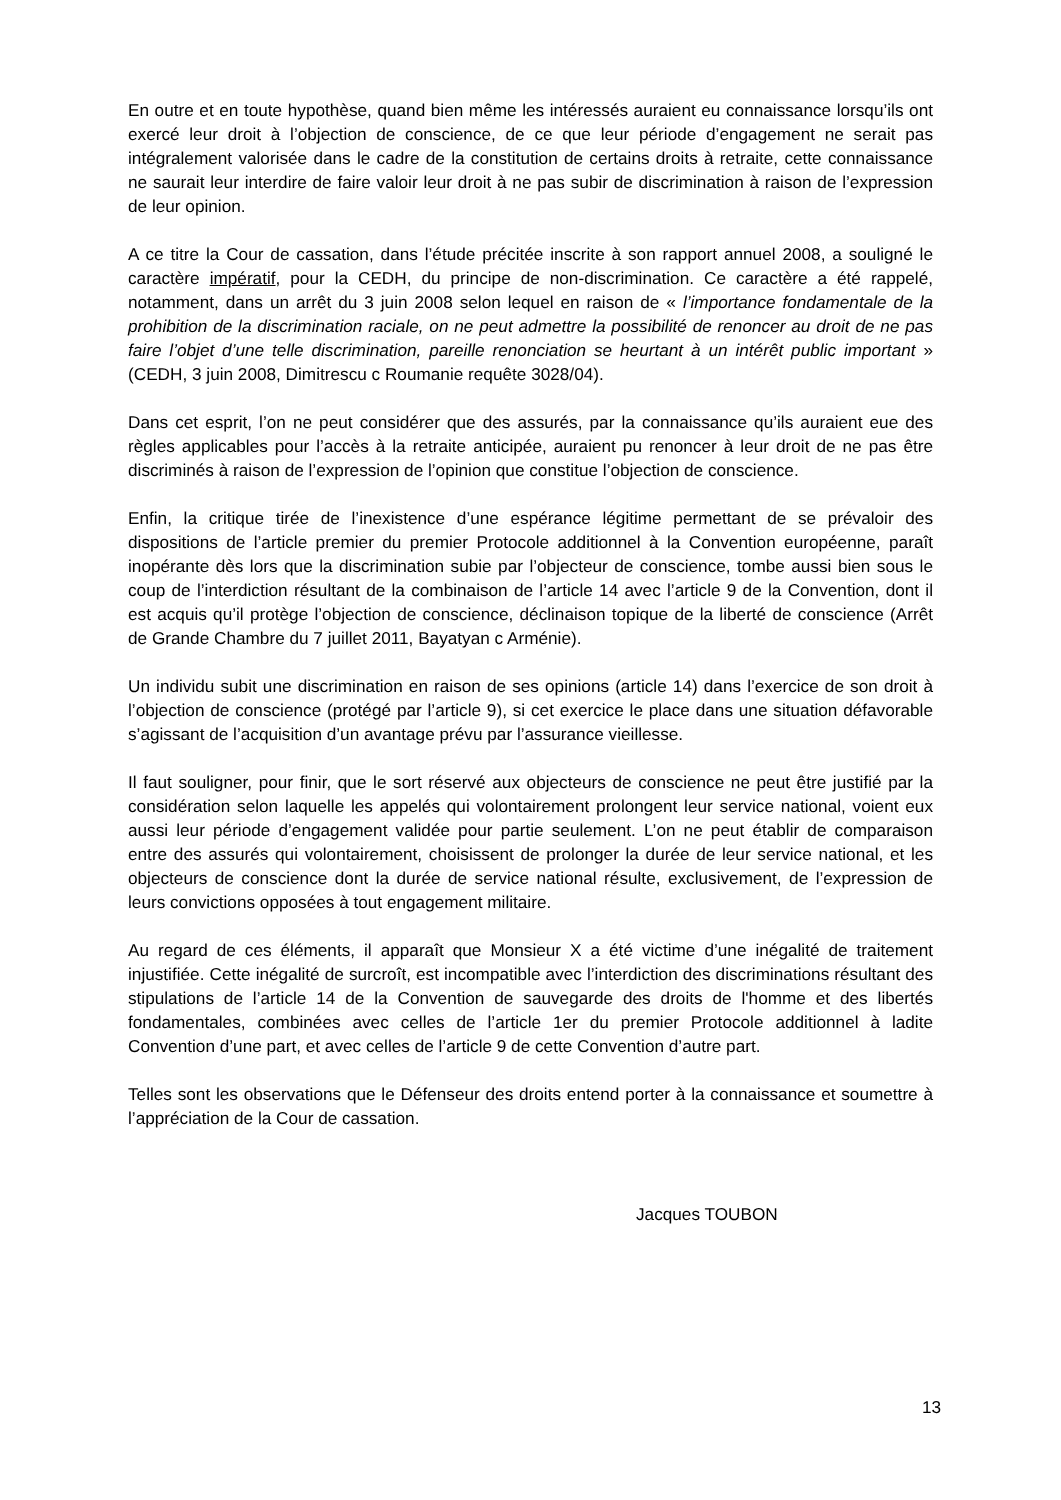En outre et en toute hypothèse, quand bien même les intéressés auraient eu connaissance lorsqu’ils ont exercé leur droit à l’objection de conscience, de ce que leur période d’engagement ne serait pas intégralement valorisée dans le cadre de la constitution de certains droits à retraite, cette connaissance ne saurait leur interdire de faire valoir leur droit à ne pas subir de discrimination à raison de l’expression de leur opinion.
A ce titre la Cour de cassation, dans l’étude précitée inscrite à son rapport annuel 2008, a souligné le caractère impératif, pour la CEDH, du principe de non-discrimination. Ce caractère a été rappelé, notamment, dans un arrêt du 3 juin 2008 selon lequel en raison de « l’importance fondamentale de la prohibition de la discrimination raciale, on ne peut admettre la possibilité de renoncer au droit de ne pas faire l’objet d’une telle discrimination, pareille renonciation se heurtant à un intérêt public important » (CEDH, 3 juin 2008, Dimitrescu c Roumanie requête 3028/04).
Dans cet esprit, l’on ne peut considérer que des assurés, par la connaissance qu’ils auraient eue des règles applicables pour l’accès à la retraite anticipée, auraient pu renoncer à leur droit de ne pas être discriminés à raison de l’expression de l’opinion que constitue l’objection de conscience.
Enfin, la critique tirée de l’inexistence d’une espérance légitime permettant de se prévaloir des dispositions de l’article premier du premier Protocole additionnel à la Convention européenne, paraît inopérante dès lors que la discrimination subie par l’objecteur de conscience, tombe aussi bien sous le coup de l’interdiction résultant de la combinaison de l’article 14 avec l’article 9 de la Convention, dont il est acquis qu’il protège l’objection de conscience, déclinaison topique de la liberté de conscience (Arrêt de Grande Chambre du 7 juillet 2011, Bayatyan c Arménie).
Un individu subit une discrimination en raison de ses opinions (article 14) dans l’exercice de son droit à l’objection de conscience (protégé par l’article 9), si cet exercice le place dans une situation défavorable s’agissant de l’acquisition d’un avantage prévu par l’assurance vieillesse.
Il faut souligner, pour finir, que le sort réservé aux objecteurs de conscience ne peut être justifié par la considération selon laquelle les appelés qui volontairement prolongent leur service national, voient eux aussi leur période d’engagement validée pour partie seulement. L’on ne peut établir de comparaison entre des assurés qui volontairement, choisissent de prolonger la durée de leur service national, et les objecteurs de conscience dont la durée de service national résulte, exclusivement, de l’expression de leurs convictions opposées à tout engagement militaire.
Au regard de ces éléments, il apparaît que Monsieur X a été victime d’une inégalité de traitement injustifiée. Cette inégalité de surcroît, est incompatible avec l’interdiction des discriminations résultant des stipulations de l’article 14 de la Convention de sauvegarde des droits de l'homme et des libertés fondamentales, combinées avec celles de l’article 1er du premier Protocole additionnel à ladite Convention d’une part, et avec celles de l’article 9 de cette Convention d’autre part.
Telles sont les observations que le Défenseur des droits entend porter à la connaissance et soumettre à l’appréciation de la Cour de cassation.
Jacques TOUBON
13